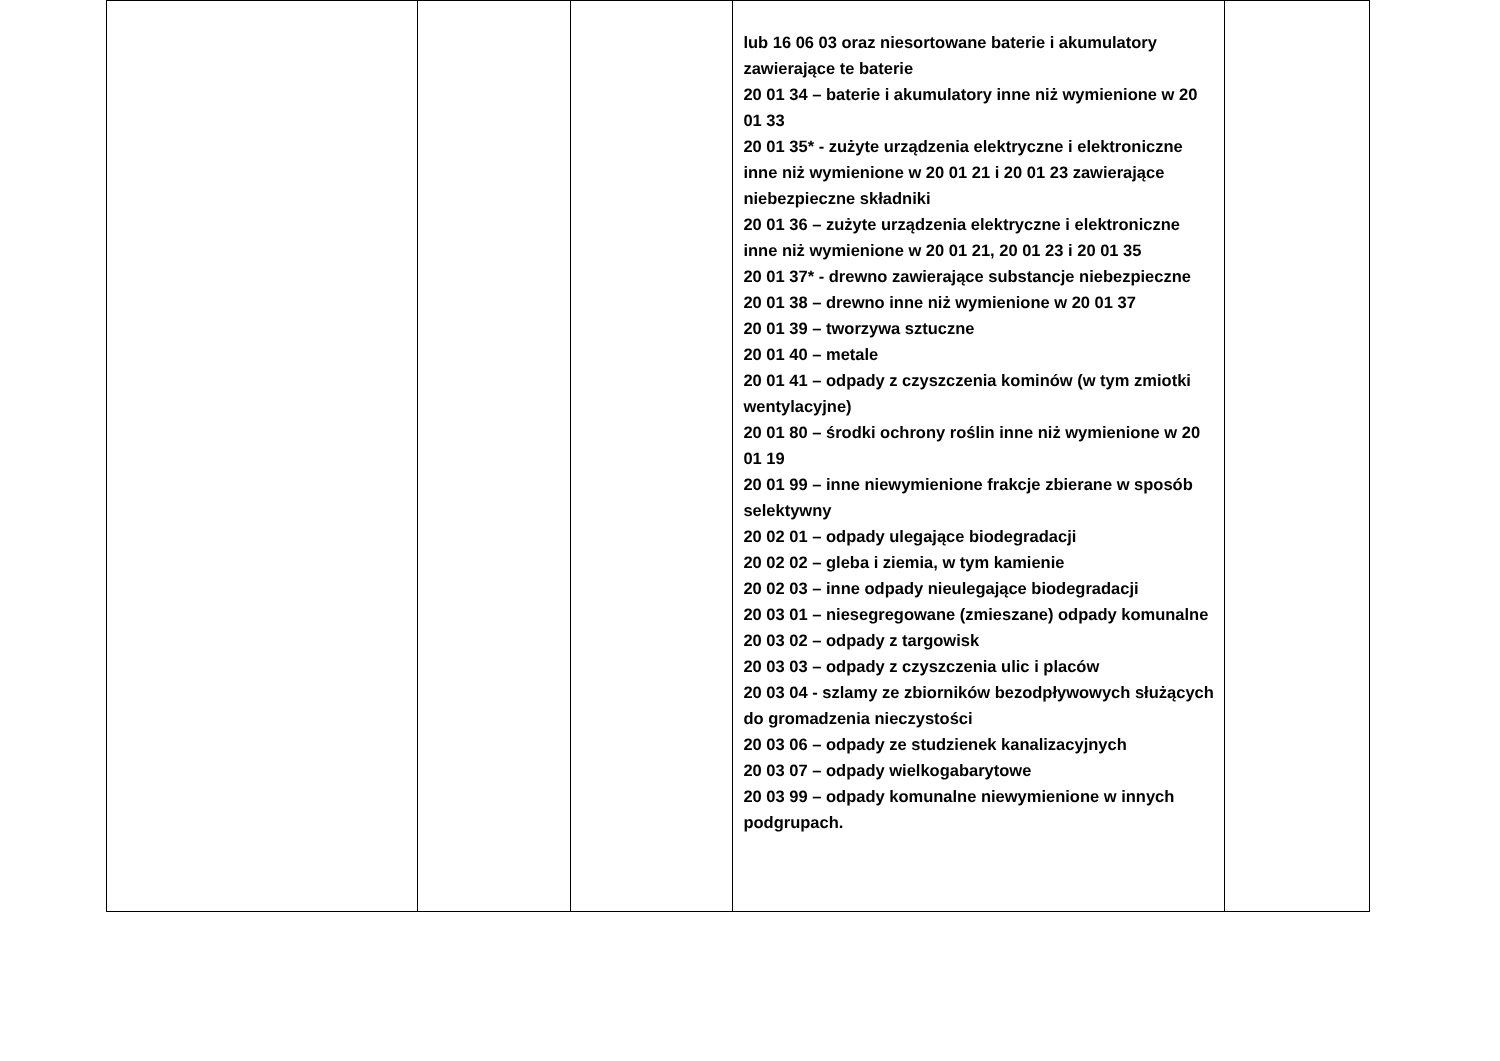| | | | lub 16 06 03 oraz niesortowane baterie i akumulatory zawierające te baterie 20 01 34 – baterie i akumulatory inne niż wymienione w 20 01 33 20 01 35* - zużyte urządzenia elektryczne i elektroniczne inne niż wymienione w 20 01 21 i 20 01 23 zawierające niebezpieczne składniki 20 01 36 – zużyte urządzenia elektryczne i elektroniczne inne niż wymienione w 20 01 21, 20 01 23 i 20 01 35 20 01 37* - drewno zawierające substancje niebezpieczne 20 01 38 – drewno inne niż wymienione w 20 01 37 20 01 39 – tworzywa sztuczne 20 01 40 – metale 20 01 41 – odpady z czyszczenia kominów (w tym zmiotki wentylacyjne) 20 01 80 – środki ochrony roślin inne niż wymienione w 20 01 19 20 01 99 – inne niewymienione frakcje zbierane w sposób selektywny 20 02 01 – odpady ulegające biodegradacji 20 02 02 – gleba i ziemia, w tym kamienie 20 02 03 – inne odpady nieulegające biodegradacji 20 03 01 – niesegregowane (zmieszane) odpady komunalne 20 03 02 – odpady z targowisk 20 03 03 – odpady z czyszczenia ulic i placów 20 03 04 - szlamy ze zbiorników bezodpływowych służących do gromadzenia nieczystości 20 03 06 – odpady ze studzienek kanalizacyjnych 20 03 07 – odpady wielkogabarytowe 20 03 99 – odpady komunalne niewymienione w innych podgrupach. | |